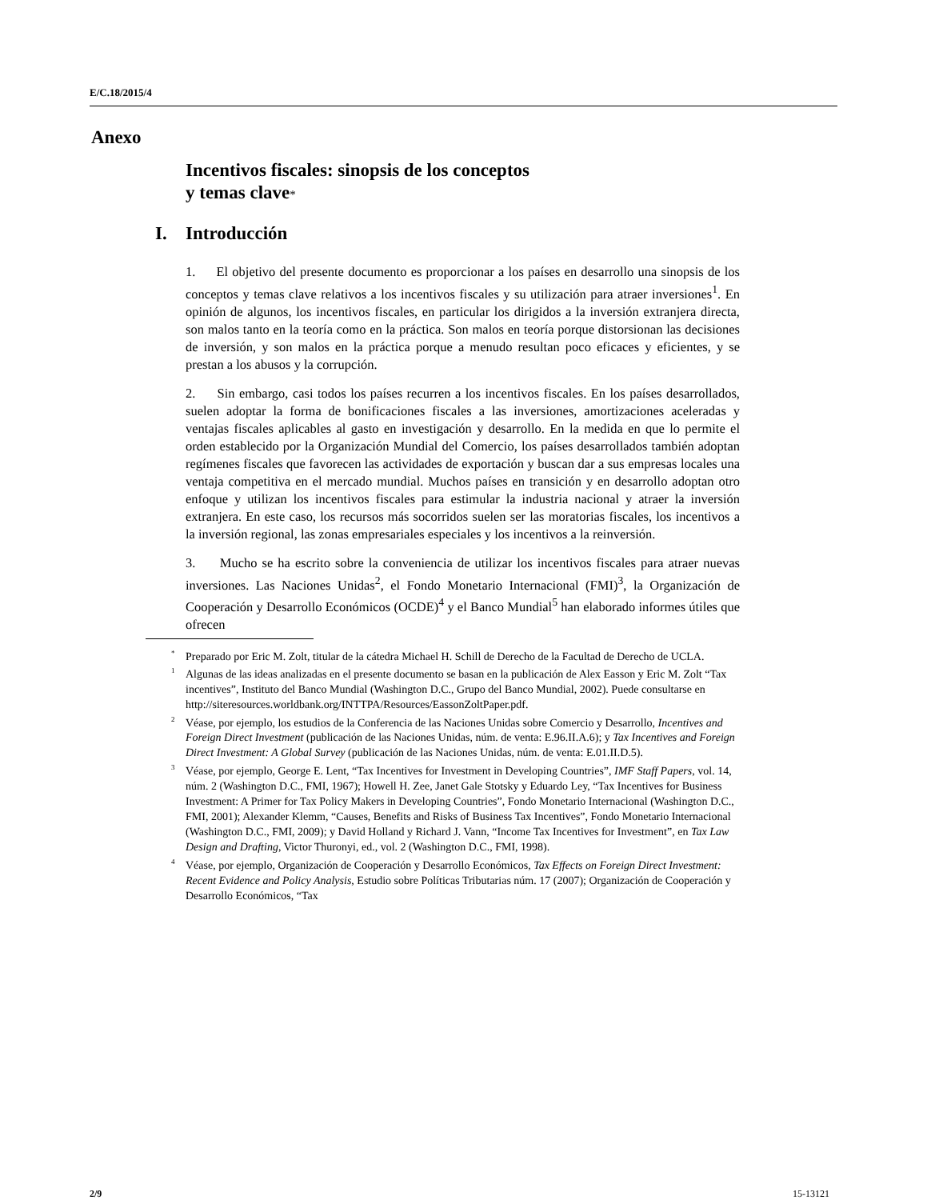E/C.18/2015/4
Anexo
Incentivos fiscales: sinopsis de los conceptos
y temas clave*
I. Introducción
1. El objetivo del presente documento es proporcionar a los países en desarrollo una sinopsis de los conceptos y temas clave relativos a los incentivos fiscales y su utilización para atraer inversiones<sup>1</sup>. En opinión de algunos, los incentivos fiscales, en particular los dirigidos a la inversión extranjera directa, son malos tanto en la teoría como en la práctica. Son malos en teoría porque distorsionan las decisiones de inversión, y son malos en la práctica porque a menudo resultan poco eficaces y eficientes, y se prestan a los abusos y la corrupción.
2. Sin embargo, casi todos los países recurren a los incentivos fiscales. En los países desarrollados, suelen adoptar la forma de bonificaciones fiscales a las inversiones, amortizaciones aceleradas y ventajas fiscales aplicables al gasto en investigación y desarrollo. En la medida en que lo permite el orden establecido por la Organización Mundial del Comercio, los países desarrollados también adoptan regímenes fiscales que favorecen las actividades de exportación y buscan dar a sus empresas locales una ventaja competitiva en el mercado mundial. Muchos países en transición y en desarrollo adoptan otro enfoque y utilizan los incentivos fiscales para estimular la industria nacional y atraer la inversión extranjera. En este caso, los recursos más socorridos suelen ser las moratorias fiscales, los incentivos a la inversión regional, las zonas empresariales especiales y los incentivos a la reinversión.
3. Mucho se ha escrito sobre la conveniencia de utilizar los incentivos fiscales para atraer nuevas inversiones. Las Naciones Unidas<sup>2</sup>, el Fondo Monetario Internacional (FMI)<sup>3</sup>, la Organización de Cooperación y Desarrollo Económicos (OCDE)<sup>4</sup> y el Banco Mundial<sup>5</sup> han elaborado informes útiles que ofrecen
<sup>*</sup> Preparado por Eric M. Zolt, titular de la cátedra Michael H. Schill de Derecho de la Facultad de Derecho de UCLA.
<sup>1</sup> Algunas de las ideas analizadas en el presente documento se basan en la publicación de Alex Easson y Eric M. Zolt “Tax incentives”, Instituto del Banco Mundial (Washington D.C., Grupo del Banco Mundial, 2002). Puede consultarse en http://siteresources.worldbank.org/INTTPA/Resources/EassonZoltPaper.pdf.
<sup>2</sup> Véase, por ejemplo, los estudios de la Conferencia de las Naciones Unidas sobre Comercio y Desarrollo, Incentives and Foreign Direct Investment (publicación de las Naciones Unidas, núm. de venta: E.96.II.A.6); y Tax Incentives and Foreign Direct Investment: A Global Survey (publicación de las Naciones Unidas, núm. de venta: E.01.II.D.5).
<sup>3</sup> Véase, por ejemplo, George E. Lent, “Tax Incentives for Investment in Developing Countries”, IMF Staff Papers, vol. 14, núm. 2 (Washington D.C., FMI, 1967); Howell H. Zee, Janet Gale Stotsky y Eduardo Ley, “Tax Incentives for Business Investment: A Primer for Tax Policy Makers in Developing Countries”, Fondo Monetario Internacional (Washington D.C., FMI, 2001); Alexander Klemm, “Causes, Benefits and Risks of Business Tax Incentives”, Fondo Monetario Internacional (Washington D.C., FMI, 2009); y David Holland y Richard J. Vann, “Income Tax Incentives for Investment”, en Tax Law Design and Drafting, Victor Thuronyi, ed., vol. 2 (Washington D.C., FMI, 1998).
<sup>4</sup> Véase, por ejemplo, Organización de Cooperación y Desarrollo Económicos, Tax Effects on Foreign Direct Investment: Recent Evidence and Policy Analysis, Estudio sobre Políticas Tributarias núm. 17 (2007); Organización de Cooperación y Desarrollo Económicos, “Tax
2/9 15-13121